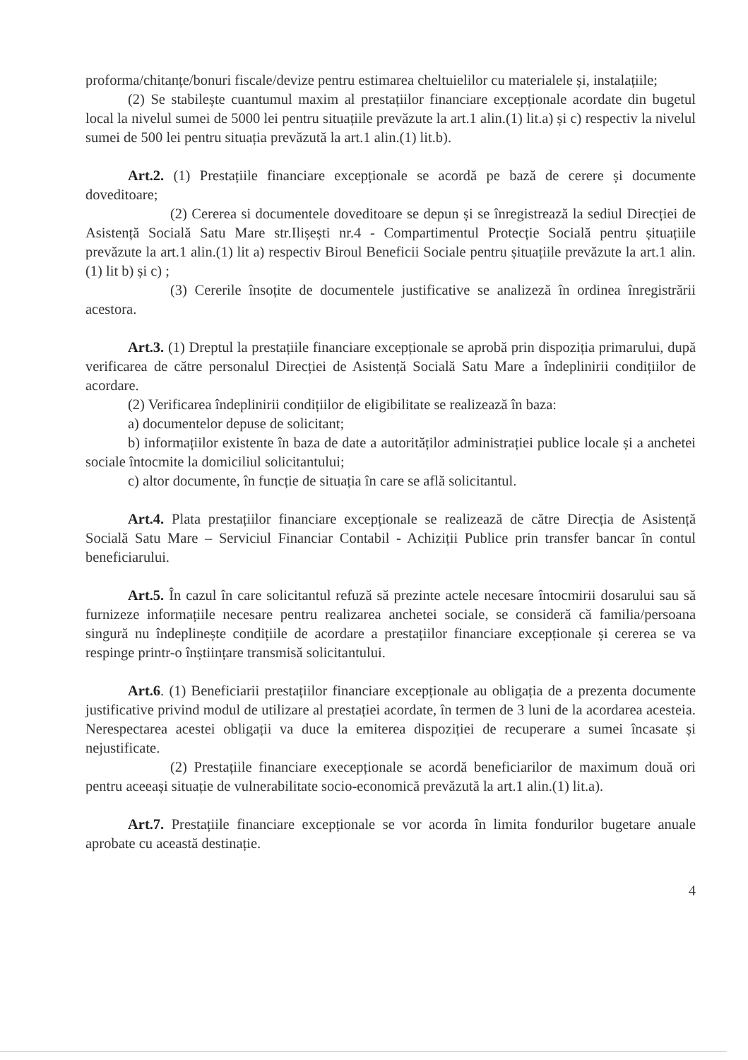proforma/chitanțe/bonuri fiscale/devize pentru estimarea cheltuielilor cu materialele și, instalațiile;
(2) Se stabilește cuantumul maxim al prestațiilor financiare excepționale acordate din bugetul local la nivelul sumei de 5000 lei pentru situațiile prevăzute la art.1 alin.(1) lit.a) și c) respectiv la nivelul sumei de 500 lei pentru situația prevăzută la art.1 alin.(1) lit.b).
Art.2. (1) Prestațiile financiare excepționale se acordă pe bază de cerere și documente doveditoare;
(2) Cererea si documentele doveditoare se depun și se înregistrează la sediul Direcției de Asistență Socială Satu Mare str.Ilișești nr.4 - Compartimentul Protecție Socială pentru șituațiile prevăzute la art.1 alin.(1) lit a) respectiv Biroul Beneficii Sociale pentru șituațiile prevăzute la art.1 alin.(1) lit b) și c) ;
(3) Cererile însoțite de documentele justificative se analizeză în ordinea înregistrării acestora.
Art.3. (1) Dreptul la prestațiile financiare excepționale se aprobă prin dispoziția primarului, după verificarea de către personalul Direcției de Asistență Socială Satu Mare a îndeplinirii condițiilor de acordare.
(2) Verificarea îndeplinirii condițiilor de eligibilitate se realizează în baza:
a) documentelor depuse de solicitant;
b) informațiilor existente în baza de date a autorităților administrației publice locale și a anchetei sociale întocmite la domiciliul solicitantului;
c) altor documente, în funcție de situația în care se află solicitantul.
Art.4. Plata prestațiilor financiare excepționale se realizează de către Direcția de Asistență Socială Satu Mare – Serviciul Financiar Contabil - Achiziții Publice prin transfer bancar în contul beneficiarului.
Art.5. În cazul în care solicitantul refuză să prezinte actele necesare întocmirii dosarului sau să furnizeze informațiile necesare pentru realizarea anchetei sociale, se consideră că familia/persoana singură nu îndeplinește condițiile de acordare a prestațiilor financiare excepționale și cererea se va respinge printr-o înștiințare transmisă solicitantului.
Art.6. (1) Beneficiarii prestațiilor financiare excepționale au obligația de a prezenta documente justificative privind modul de utilizare al prestației acordate, în termen de 3 luni de la acordarea acesteia. Nerespectarea acestei obligații va duce la emiterea dispoziției de recuperare a sumei încasate și nejustificate.
(2) Prestațiile financiare execepționale se acordă beneficiarilor de maximum două ori pentru aceeași situație de vulnerabilitate socio-economică prevăzută la art.1 alin.(1) lit.a).
Art.7. Prestațiile financiare excepționale se vor acorda în limita fondurilor bugetare anuale aprobate cu această destinație.
4